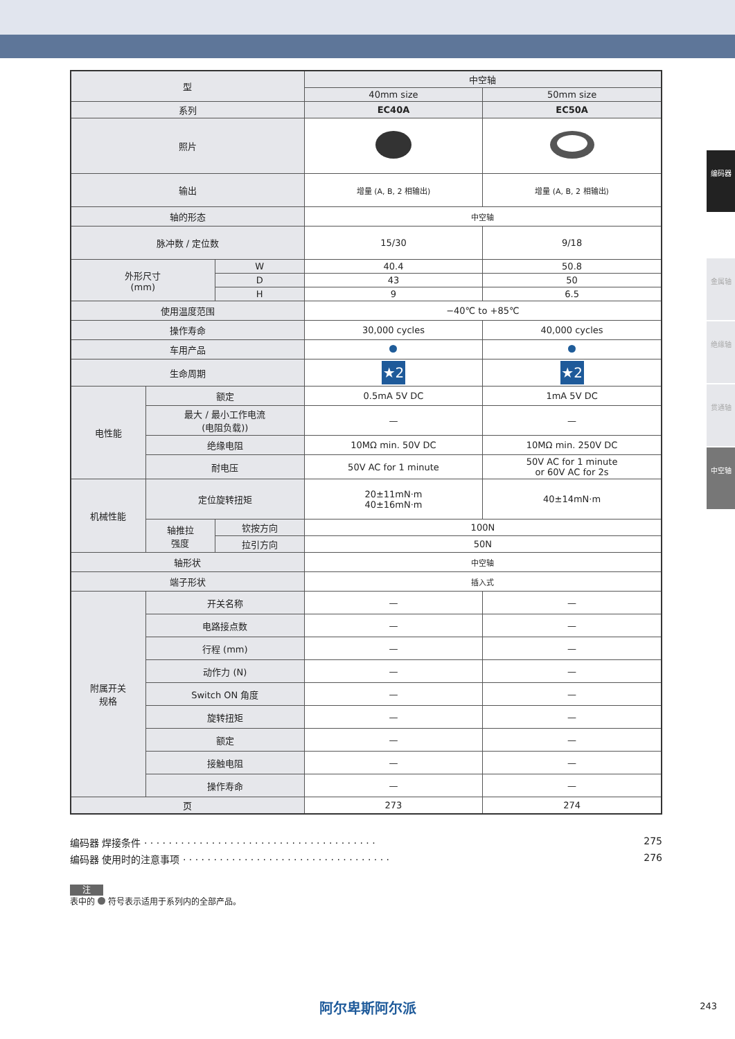编码器
金属轴
绝缘轴
贯通轴
中空轴
| 型 | | | 中空轴 | |
| --- | --- | --- | --- | --- |
| | | | 40mm size | 50mm size |
| 系列 | | | EC40A | EC50A |
| 照片 | | | | |
| 输出 | | | 增量 (A, B, 2 相输出) | 增量 (A, B, 2 相输出) |
| 轴的形态 | | | 中空轴 | |
| 脉冲数 / 定位数 | | | 15/30 | 9/18 |
| 外形尺寸 (mm) | | W | 40.4 | 50.8 |
| | | D | 43 | 50 |
| | | H | 9 | 6.5 |
| 使用温度范围 | | | −40℃ to +85℃ | |
| 操作寿命 | | | 30,000 cycles | 40,000 cycles |
| 车用产品 | | | | |
| 生命周期 | | | ★2 | ★2 |
| 电性能 | 额定 | | 0.5mA 5V DC | 1mA 5V DC |
| | 最大 / 最小工作电流 (电阻负载)) | | — | — |
| | 绝缘电阻 | | 10MΩ min. 50V DC | 10MΩ min. 250V DC |
| | 耐电压 | | 50V AC for 1 minute | 50V AC for 1 minute or 60V AC for 2s |
| 机械性能 | 定位旋转扭矩 | | 20±11mN·m 40±16mN·m | 40±14mN·m |
| | 轴推拉 强度 | 钦按方向 | 100N | |
| | | 拉引方向 | 50N | |
| 轴形状 | | | 中空轴 | |
| 端子形状 | | | 插入式 | |
| 附属开关 规格 | 开关名称 | | — | — |
| | 电路接点数 | | — | — |
| | 行程 (mm) | | — | — |
| | 动作力 (N) | | — | — |
| | Switch ON 角度 | | — | — |
| | 旋转扭矩 | | — | — |
| | 额定 | | — | — |
| | 接触电阻 | | — | — |
| | 操作寿命 | | — | — |
| 页 | | | 273 | 274 |
编码器 焊接条件 · · · · · · · · · · · · · · · · · · · · · · · · · · · · · · · · · · · · · · 275
编码器 使用时的注意事项 · · · · · · · · · · · · · · · · · · · · · · · · · · · · · · · · · · 276
注
表中的 符号表示适用于系列内的全部产品。
阿尔卑斯阿尔派 243